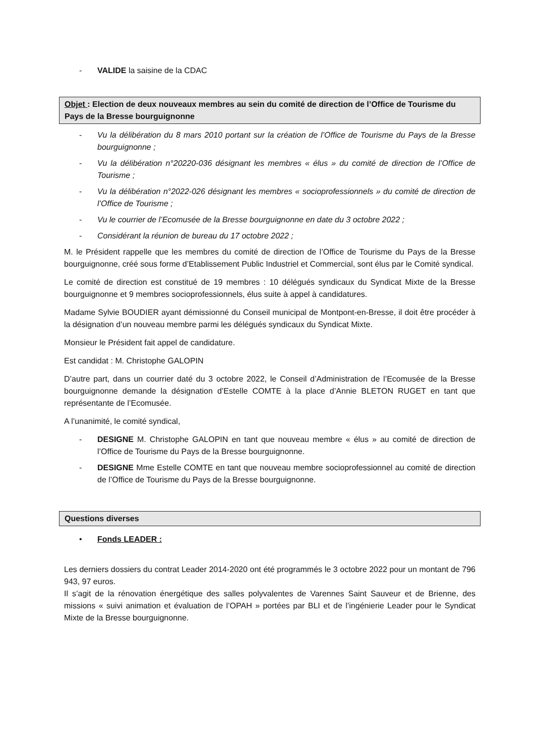- VALIDE la saisine de la CDAC
Objet : Election de deux nouveaux membres au sein du comité de direction de l’Office de Tourisme du Pays de la Bresse bourguignonne
- Vu la délibération du 8 mars 2010 portant sur la création de l’Office de Tourisme du Pays de la Bresse bourguignonne ;
- Vu la délibération n°20220-036 désignant les membres « élus » du comité de direction de l’Office de Tourisme ;
- Vu la délibération n°2022-026 désignant les membres « socioprofessionnels » du comité de direction de l’Office de Tourisme ;
- Vu le courrier de l’Ecomusée de la Bresse bourguignonne en date du 3 octobre 2022 ;
- Considérant la réunion de bureau du 17 octobre 2022 ;
M. le Président rappelle que les membres du comité de direction de l’Office de Tourisme du Pays de la Bresse bourguignonne, créé sous forme d’Etablissement Public Industriel et Commercial, sont élus par le Comité syndical.
Le comité de direction est constitué de 19 membres : 10 délégués syndicaux du Syndicat Mixte de la Bresse bourguignonne et 9 membres socioprofessionnels, élus suite à appel à candidatures.
Madame Sylvie BOUDIER ayant démissionné du Conseil municipal de Montpont-en-Bresse, il doit être procéder à la désignation d’un nouveau membre parmi les délégués syndicaux du Syndicat Mixte.
Monsieur le Président fait appel de candidature.
Est candidat : M. Christophe GALOPIN
D’autre part, dans un courrier daté du 3 octobre 2022, le Conseil d’Administration de l’Ecomusée de la Bresse bourguignonne demande la désignation d’Estelle COMTE à la place d’Annie BLETON RUGET en tant que représentante de l’Ecomusée.
A l’unanimité, le comité syndical,
- DESIGNE M. Christophe GALOPIN en tant que nouveau membre « élus » au comité de direction de l’Office de Tourisme du Pays de la Bresse bourguignonne.
- DESIGNE Mme Estelle COMTE en tant que nouveau membre socioprofessionnel au comité de direction de l’Office de Tourisme du Pays de la Bresse bourguignonne.
Questions diverses
• Fonds LEADER :
Les derniers dossiers du contrat Leader 2014-2020 ont été programmés le 3 octobre 2022 pour un montant de 796 943, 97 euros.
Il s’agit de la rénovation énergétique des salles polyvalentes de Varennes Saint Sauveur et de Brienne, des missions « suivi animation et évaluation de l’OPAH » portées par BLI et de l’ingénierie Leader pour le Syndicat Mixte de la Bresse bourguignonne.